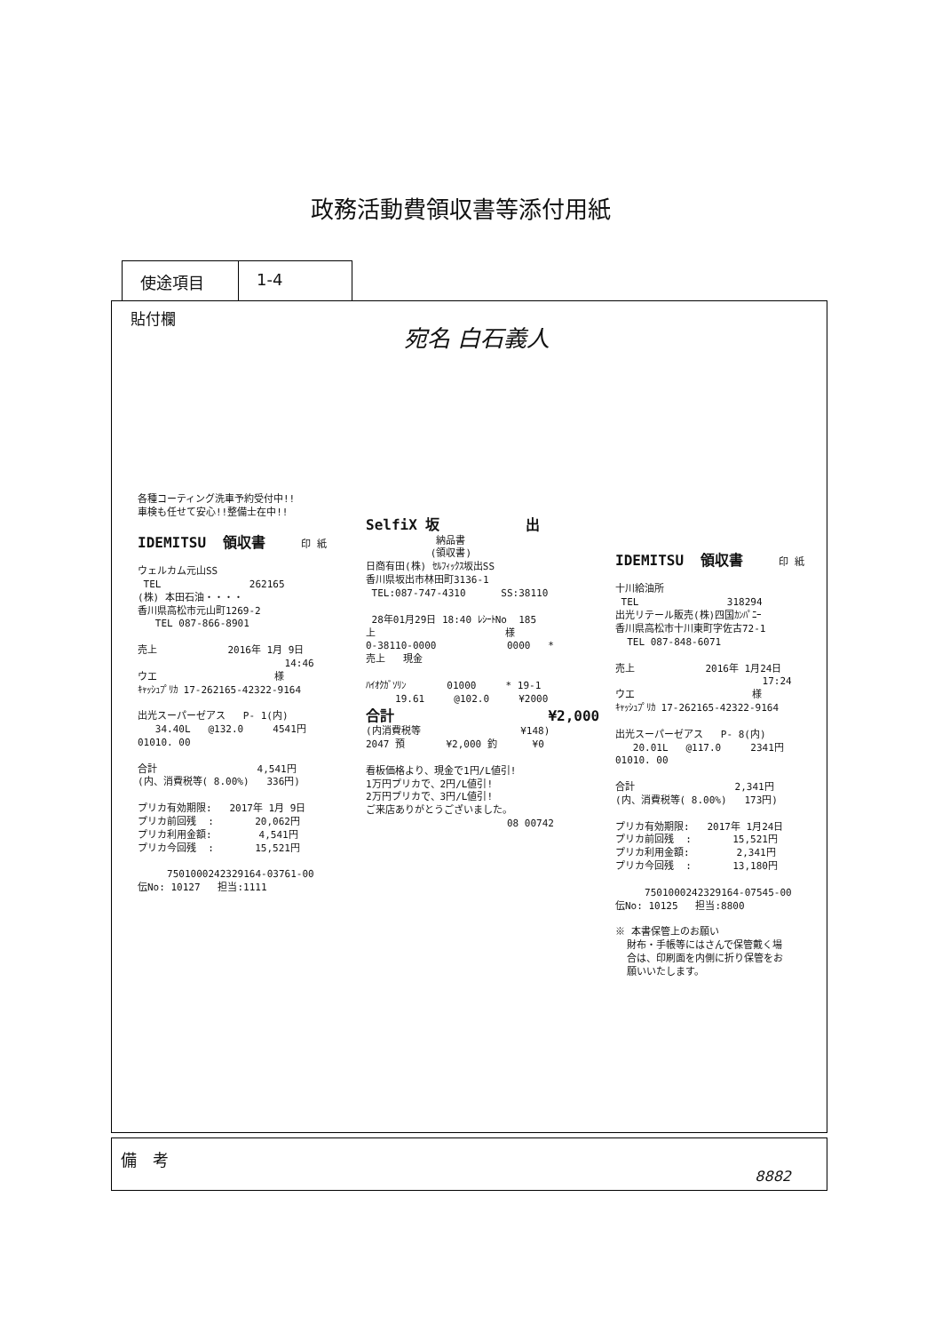政務活動費領収書等添付用紙
使途項目 1-4
貼付欄
宛名 白石義人
各種コーティング洗車予約受付中!! 車検も任せて安心!!整備士在中!! IDEMITSU 領収書 印 紙 ウェルカム元山SS TEL 262165 (株) 本田石油・・・・ 香川県高松市元山町1269-2 TEL 087-866-8901 売上 2016年 1月 9日 14:46 ウエ 様 ｷｬｯｼｭﾌﾟﾘｶ 17-262165-42322-9164 出光スーパーゼアス P- 1(内) 34.40L @132.0 4541円 01010. 00 合計 4,541円 (内、消費税等( 8.00%) 336円) プリカ有効期限: 2017年 1月 9日 プリカ前回残 : 20,062円 プリカ利用金額: 4,541円 プリカ今回残 : 15,521円 7501000242329164-03761-00 伝No: 10127 担当:1111
SelfiX 坂 出 納品書 (領収書) 日商有田(株) ｾﾙﾌｨｯｸｽ坂出SS 香川県坂出市林田町3136-1 TEL:087-747-4310 SS:38110 28年01月29日 18:40 ﾚｼｰﾄNo 185 上 様 0-38110-0000 0000 * 売上 現金 ﾊｲｵｸｶﾞｿﾘﾝ 01000 * 19-1 19.61 @102.0 ¥2000 合計 ¥2,000 (内消費税等 ¥148) 2047 預 ¥2,000 釣 ¥0 看板価格より、現金で1円/L値引! 1万円プリカで、2円/L値引! 2万円プリカで、3円/L値引! ご来店ありがとうございました。 08 00742
IDEMITSU 領収書 印 紙 十川給油所 TEL 318294 出光リテール販売(株)四国ｶﾝﾊﾟﾆｰ 香川県高松市十川東町字佐古72-1 TEL 087-848-6071 売上 2016年 1月24日 17:24 ウエ 様 ｷｬｯｼｭﾌﾟﾘｶ 17-262165-42322-9164 出光スーパーゼアス P- 8(内) 20.01L @117.0 2341円 01010. 00 合計 2,341円 (内、消費税等( 8.00%) 173円) プリカ有効期限: 2017年 1月24日 プリカ前回残 : 15,521円 プリカ利用金額: 2,341円 プリカ今回残 : 13,180円 7501000242329164-07545-00 伝No: 10125 担当:8800 ※ 本書保管上のお願い 財布・手帳等にはさんで保管戴く場 合は、印刷面を内側に折り保管をお 願いいたします。
備　考
8882